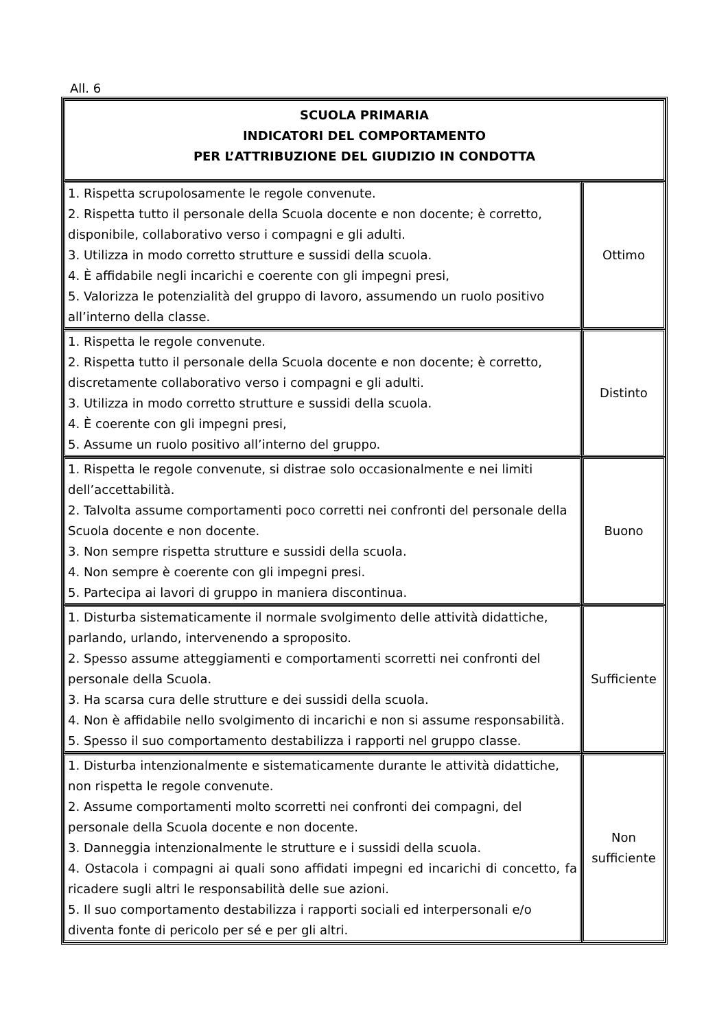All. 6
| SCUOLA PRIMARIA INDICATORI DEL COMPORTAMENTO PER L’ATTRIBUZIONE DEL GIUDIZIO IN CONDOTTA | |
| --- | --- |
| 1. Rispetta scrupolosamente le regole convenute. 2. Rispetta tutto il personale della Scuola docente e non docente; è corretto, disponibile, collaborativo verso i compagni e gli adulti. 3. Utilizza in modo corretto strutture e sussidi della scuola. 4. È affidabile negli incarichi e coerente con gli impegni presi, 5. Valorizza le potenzialità del gruppo di lavoro, assumendo un ruolo positivo all’interno della classe. | Ottimo |
| 1. Rispetta le regole convenute. 2. Rispetta tutto il personale della Scuola docente e non docente; è corretto, discretamente collaborativo verso i compagni e gli adulti. 3. Utilizza in modo corretto strutture e sussidi della scuola. 4. È coerente con gli impegni presi, 5. Assume un ruolo positivo all’interno del gruppo. | Distinto |
| 1. Rispetta le regole convenute, si distrae solo occasionalmente e nei limiti dell’accettabilità. 2. Talvolta assume comportamenti poco corretti nei confronti del personale della Scuola docente e non docente. 3. Non sempre rispetta strutture e sussidi della scuola. 4. Non sempre è coerente con gli impegni presi. 5. Partecipa ai lavori di gruppo in maniera discontinua. | Buono |
| 1. Disturba sistematicamente il normale svolgimento delle attività didattiche, parlando, urlando, intervenendo a sproposito. 2. Spesso assume atteggiamenti e comportamenti scorretti nei confronti del personale della Scuola. 3. Ha scarsa cura delle strutture e dei sussidi della scuola. 4. Non è affidabile nello svolgimento di incarichi e non si assume responsabilità. 5. Spesso il suo comportamento destabilizza i rapporti nel gruppo classe. | Sufficiente |
| 1. Disturba intenzionalmente e sistematicamente durante le attività didattiche, non rispetta le regole convenute. 2. Assume comportamenti molto scorretti nei confronti dei compagni, del personale della Scuola docente e non docente. 3. Danneggia intenzionalmente le strutture e i sussidi della scuola. 4. Ostacola i compagni ai quali sono affidati impegni ed incarichi di concetto, fa ricadere sugli altri le responsabilità delle sue azioni. 5. Il suo comportamento destabilizza i rapporti sociali ed interpersonali e/o diventa fonte di pericolo per sé e per gli altri. | Non sufficiente |